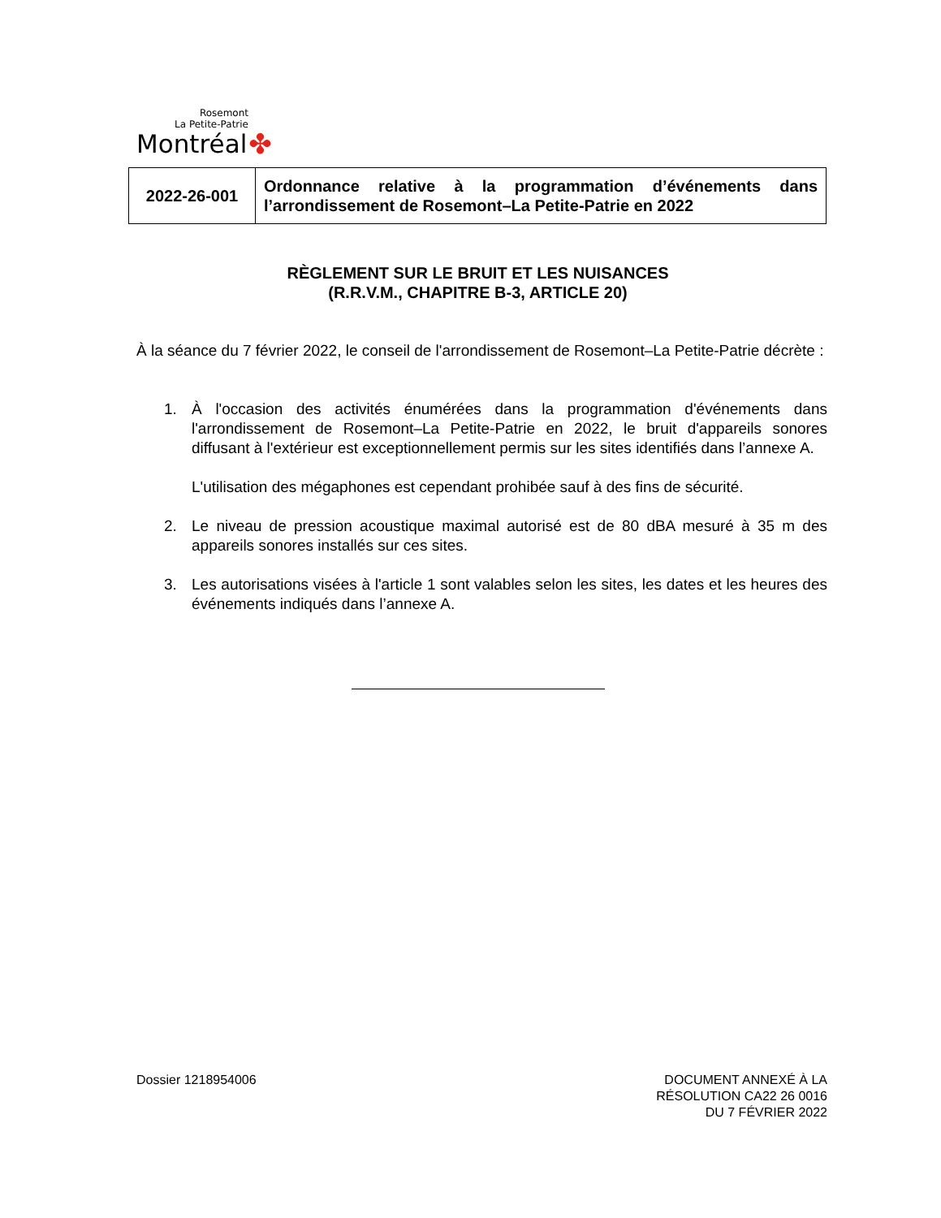Rosemont
La Petite-Patrie
Montréal ✤
| 2022-26-001 | Ordonnance relative à la programmation d’événements dans l’arrondissement de Rosemont–La Petite-Patrie en 2022 |
RÈGLEMENT SUR LE BRUIT ET LES NUISANCES
(R.R.V.M., CHAPITRE B-3, ARTICLE 20)
À la séance du 7 février 2022, le conseil de l'arrondissement de Rosemont–La Petite-Patrie décrète :
1.
À l'occasion des activités énumérées dans la programmation d'événements dans l'arrondissement de Rosemont–La Petite-Patrie en 2022, le bruit d'appareils sonores diffusant à l'extérieur est exceptionnellement permis sur les sites identifiés dans l’annexe A.
L'utilisation des mégaphones est cependant prohibée sauf à des fins de sécurité.
2. Le niveau de pression acoustique maximal autorisé est de 80 dBA mesuré à 35 m des appareils sonores installés sur ces sites.
3. Les autorisations visées à l'article 1 sont valables selon les sites, les dates et les heures des événements indiqués dans l’annexe A.
Dossier 1218954006 DOCUMENT ANNEXÉ À LA
RÉSOLUTION CA22 26 0016
DU 7 FÉVRIER 2022